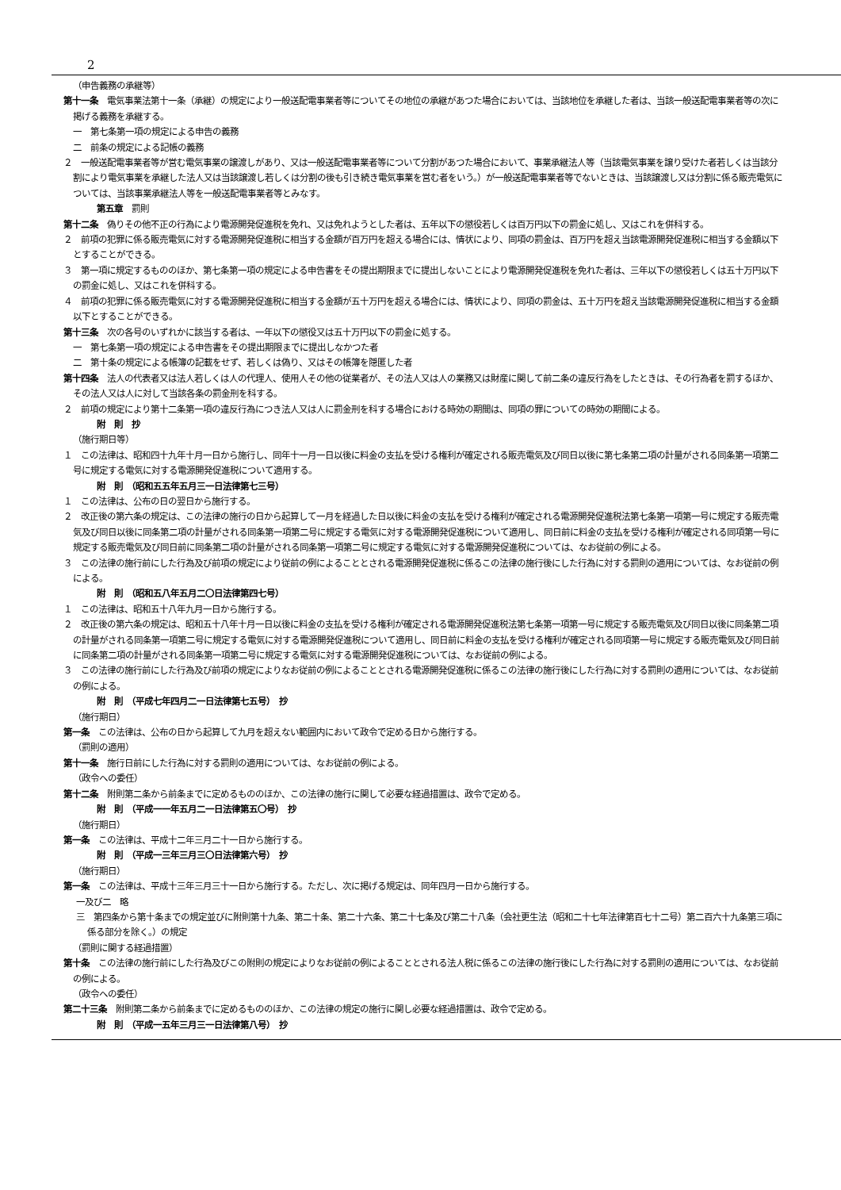2
（申告義務の承継等）
第十一条　電気事業法第十一条（承継）の規定により一般送配電事業者等についてその地位の承継があつた場合においては、当該地位を承継した者は、当該一般送配電事業者等の次に掲げる義務を承継する。
一　第七条第一項の規定による申告の義務
二　前条の規定による記帳の義務
２　一般送配電事業者等が営む電気事業の譲渡しがあり、又は一般送配電事業者等について分割があつた場合において、事業承継法人等（当該電気事業を譲り受けた者若しくは当該分割により電気事業を承継した法人又は当該譲渡し若しくは分割の後も引き続き電気事業を営む者をいう。）が一般送配電事業者等でないときは、当該譲渡し又は分割に係る販売電気については、当該事業承継法人等を一般送配電事業者等とみなす。
第五章　罰則
第十二条　偽りその他不正の行為により電源開発促進税を免れ、又は免れようとした者は、五年以下の懲役若しくは百万円以下の罰金に処し、又はこれを併科する。
２　前項の犯罪に係る販売電気に対する電源開発促進税に相当する金額が百万円を超える場合には、情状により、同項の罰金は、百万円を超え当該電源開発促進税に相当する金額以下とすることができる。
３　第一項に規定するもののほか、第七条第一項の規定による申告書をその提出期限までに提出しないことにより電源開発促進税を免れた者は、三年以下の懲役若しくは五十万円以下の罰金に処し、又はこれを併科する。
４　前項の犯罪に係る販売電気に対する電源開発促進税に相当する金額が五十万円を超える場合には、情状により、同項の罰金は、五十万円を超え当該電源開発促進税に相当する金額以下とすることができる。
第十三条　次の各号のいずれかに該当する者は、一年以下の懲役又は五十万円以下の罰金に処する。
一　第七条第一項の規定による申告書をその提出期限までに提出しなかつた者
二　第十条の規定による帳簿の記載をせず、若しくは偽り、又はその帳簿を隠匿した者
第十四条　法人の代表者又は法人若しくは人の代理人、使用人その他の従業者が、その法人又は人の業務又は財産に関して前二条の違反行為をしたときは、その行為者を罰するほか、その法人又は人に対して当該各条の罰金刑を科する。
２　前項の規定により第十二条第一項の違反行為につき法人又は人に罰金刑を科する場合における時効の期間は、同項の罪についての時効の期間による。
附　則　抄
（施行期日等）
１　この法律は、昭和四十九年十月一日から施行し、同年十一月一日以後に料金の支払を受ける権利が確定される販売電気及び同日以後に第七条第二項の計量がされる同条第一項第二号に規定する電気に対する電源開発促進税について適用する。
附　則　（昭和五五年五月三一日法律第七三号）
１　この法律は、公布の日の翌日から施行する。
２　改正後の第六条の規定は、この法律の施行の日から起算して一月を経過した日以後に料金の支払を受ける権利が確定される電源開発促進税法第七条第一項第一号に規定する販売電気及び同日以後に同条第二項の計量がされる同条第一項第二号に規定する電気に対する電源開発促進税について適用し、同日前に料金の支払を受ける権利が確定される同項第一号に規定する販売電気及び同日前に同条第二項の計量がされる同条第一項第二号に規定する電気に対する電源開発促進税については、なお従前の例による。
３　この法律の施行前にした行為及び前項の規定により従前の例によることとされる電源開発促進税に係るこの法律の施行後にした行為に対する罰則の適用については、なお従前の例による。
附　則　（昭和五八年五月二〇日法律第四七号）
１　この法律は、昭和五十八年九月一日から施行する。
２　改正後の第六条の規定は、昭和五十八年十月一日以後に料金の支払を受ける権利が確定される電源開発促進税法第七条第一項第一号に規定する販売電気及び同日以後に同条第二項の計量がされる同条第一項第二号に規定する電気に対する電源開発促進税について適用し、同日前に料金の支払を受ける権利が確定される同項第一号に規定する販売電気及び同日前に同条第二項の計量がされる同条第一項第二号に規定する電気に対する電源開発促進税については、なお従前の例による。
３　この法律の施行前にした行為及び前項の規定によりなお従前の例によることとされる電源開発促進税に係るこの法律の施行後にした行為に対する罰則の適用については、なお従前の例による。
附　則　（平成七年四月二一日法律第七五号）　抄
（施行期日）
第一条　この法律は、公布の日から起算して九月を超えない範囲内において政令で定める日から施行する。
（罰則の適用）
第十一条　施行日前にした行為に対する罰則の適用については、なお従前の例による。
（政令への委任）
第十二条　附則第二条から前条までに定めるもののほか、この法律の施行に関して必要な経過措置は、政令で定める。
附　則　（平成一一年五月二一日法律第五〇号）　抄
（施行期日）
第一条　この法律は、平成十二年三月二十一日から施行する。
附　則　（平成一三年三月三〇日法律第六号）　抄
（施行期日）
第一条　この法律は、平成十三年三月三十一日から施行する。ただし、次に掲げる規定は、同年四月一日から施行する。
一及び二　略
三　第四条から第十条までの規定並びに附則第十九条、第二十条、第二十六条、第二十七条及び第二十八条（会社更生法（昭和二十七年法律第百七十二号）第二百六十九条第三項に係る部分を除く。）の規定
（罰則に関する経過措置）
第十条　この法律の施行前にした行為及びこの附則の規定によりなお従前の例によることとされる法人税に係るこの法律の施行後にした行為に対する罰則の適用については、なお従前の例による。
（政令への委任）
第二十三条　附則第二条から前条までに定めるもののほか、この法律の規定の施行に関し必要な経過措置は、政令で定める。
附　則　（平成一五年三月三一日法律第八号）　抄